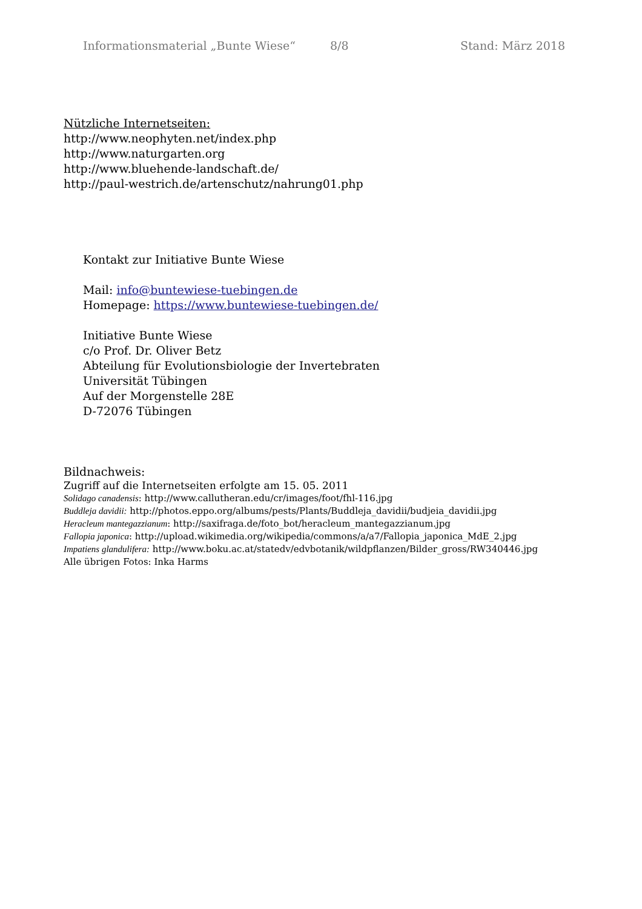Informationsmaterial „Bunte Wiese“8/8 Stand: März 2018
Nützliche Internetseiten:
http://www.neophyten.net/index.php
http://www.naturgarten.org
http://www.bluehende-landschaft.de/
http://paul-westrich.de/artenschutz/nahrung01.php
Kontakt zur Initiative Bunte Wiese
Mail: info@buntewiese-tuebingen.de
Homepage: https://www.buntewiese-tuebingen.de/
Initiative Bunte Wiese
c/o Prof. Dr. Oliver Betz
Abteilung für Evolutionsbiologie der Invertebraten
Universität Tübingen
Auf der Morgenstelle 28E
D-72076 Tübingen
Bildnachweis:
Zugriff auf die Internetseiten erfolgte am 15. 05. 2011
Solidago canadensis: http://www.callutheran.edu/cr/images/foot/fhl-116.jpg
Buddleja davidii: http://photos.eppo.org/albums/pests/Plants/Buddleja_davidii/budjeia_davidii.jpg
Heracleum mantegazzianum: http://saxifraga.de/foto_bot/heracleum_mantegazzianum.jpg
Fallopia japonica: http://upload.wikimedia.org/wikipedia/commons/a/a7/Fallopia_japonica_MdE_2.jpg
Impatiens glandulifera: http://www.boku.ac.at/statedv/edvbotanik/wildpflanzen/Bilder_gross/RW340446.jpg
Alle übrigen Fotos: Inka Harms